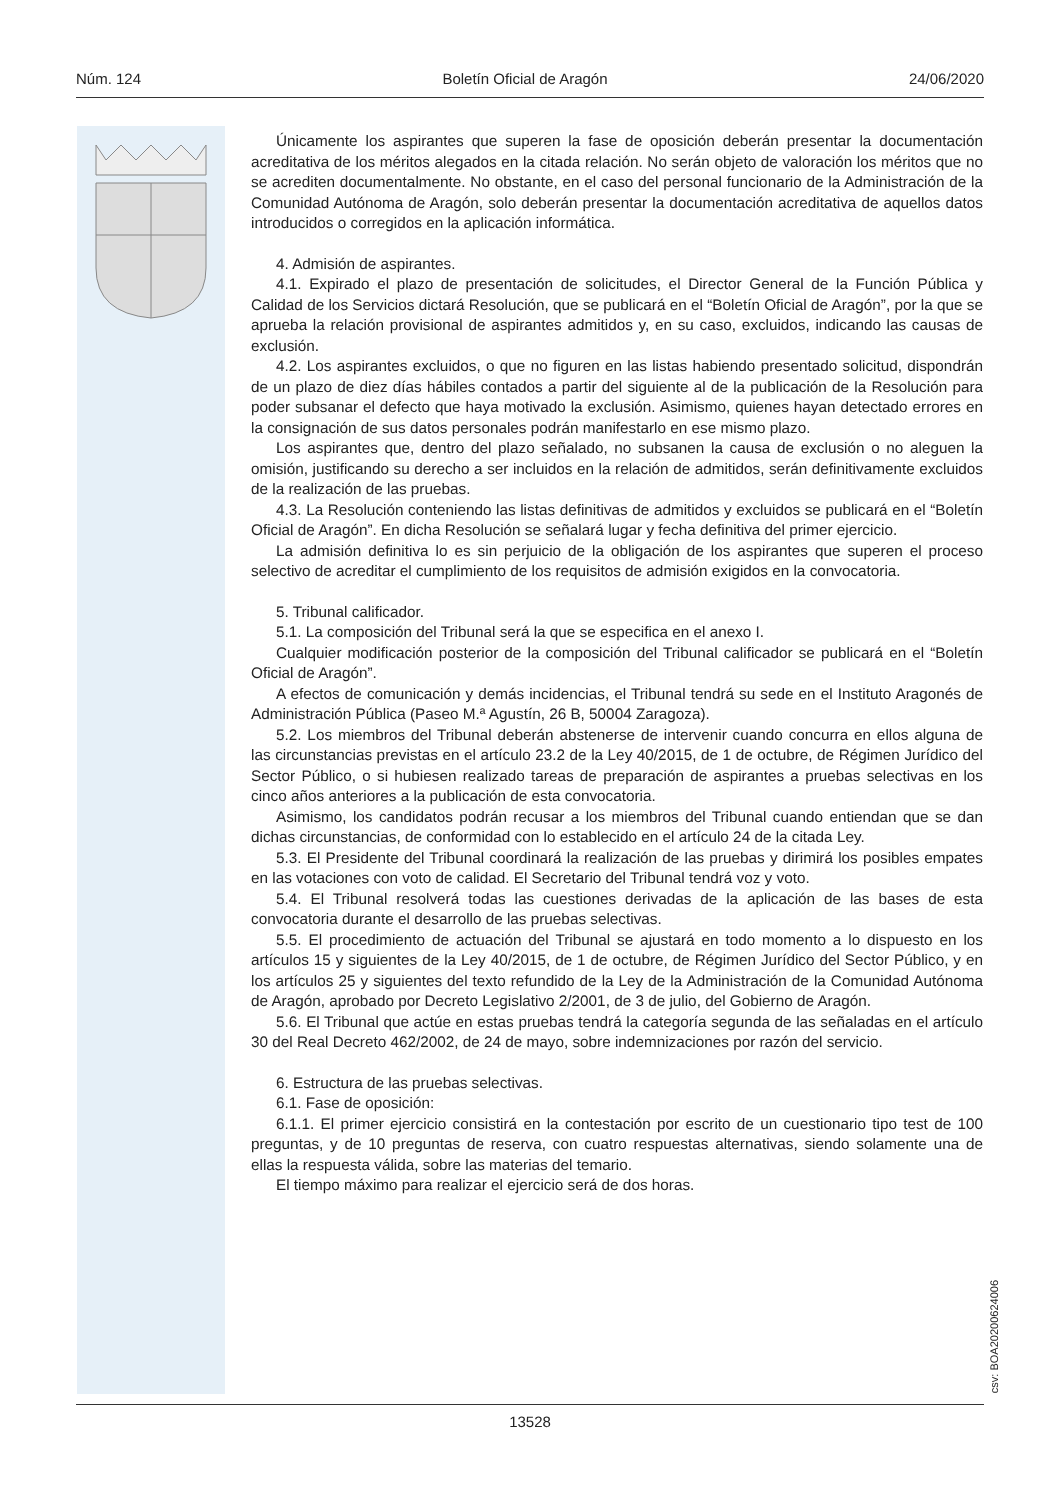Núm. 124 Boletín Oficial de Aragón 24/06/2020
Únicamente los aspirantes que superen la fase de oposición deberán presentar la documentación acreditativa de los méritos alegados en la citada relación. No serán objeto de valoración los méritos que no se acrediten documentalmente. No obstante, en el caso del personal funcionario de la Administración de la Comunidad Autónoma de Aragón, solo deberán presentar la documentación acreditativa de aquellos datos introducidos o corregidos en la aplicación informática.
4. Admisión de aspirantes.
4.1. Expirado el plazo de presentación de solicitudes, el Director General de la Función Pública y Calidad de los Servicios dictará Resolución, que se publicará en el “Boletín Oficial de Aragón”, por la que se aprueba la relación provisional de aspirantes admitidos y, en su caso, excluidos, indicando las causas de exclusión.
4.2. Los aspirantes excluidos, o que no figuren en las listas habiendo presentado solicitud, dispondrán de un plazo de diez días hábiles contados a partir del siguiente al de la publicación de la Resolución para poder subsanar el defecto que haya motivado la exclusión. Asimismo, quienes hayan detectado errores en la consignación de sus datos personales podrán manifestarlo en ese mismo plazo.
Los aspirantes que, dentro del plazo señalado, no subsanen la causa de exclusión o no aleguen la omisión, justificando su derecho a ser incluidos en la relación de admitidos, serán definitivamente excluidos de la realización de las pruebas.
4.3. La Resolución conteniendo las listas definitivas de admitidos y excluidos se publicará en el “Boletín Oficial de Aragón”. En dicha Resolución se señalará lugar y fecha definitiva del primer ejercicio.
La admisión definitiva lo es sin perjuicio de la obligación de los aspirantes que superen el proceso selectivo de acreditar el cumplimiento de los requisitos de admisión exigidos en la convocatoria.
5. Tribunal calificador.
5.1. La composición del Tribunal será la que se especifica en el anexo I.
Cualquier modificación posterior de la composición del Tribunal calificador se publicará en el “Boletín Oficial de Aragón”.
A efectos de comunicación y demás incidencias, el Tribunal tendrá su sede en el Instituto Aragonés de Administración Pública (Paseo M.ª Agustín, 26 B, 50004 Zaragoza).
5.2. Los miembros del Tribunal deberán abstenerse de intervenir cuando concurra en ellos alguna de las circunstancias previstas en el artículo 23.2 de la Ley 40/2015, de 1 de octubre, de Régimen Jurídico del Sector Público, o si hubiesen realizado tareas de preparación de aspirantes a pruebas selectivas en los cinco años anteriores a la publicación de esta convocatoria.
Asimismo, los candidatos podrán recusar a los miembros del Tribunal cuando entiendan que se dan dichas circunstancias, de conformidad con lo establecido en el artículo 24 de la citada Ley.
5.3. El Presidente del Tribunal coordinará la realización de las pruebas y dirimirá los posibles empates en las votaciones con voto de calidad. El Secretario del Tribunal tendrá voz y voto.
5.4. El Tribunal resolverá todas las cuestiones derivadas de la aplicación de las bases de esta convocatoria durante el desarrollo de las pruebas selectivas.
5.5. El procedimiento de actuación del Tribunal se ajustará en todo momento a lo dispuesto en los artículos 15 y siguientes de la Ley 40/2015, de 1 de octubre, de Régimen Jurídico del Sector Público, y en los artículos 25 y siguientes del texto refundido de la Ley de la Administración de la Comunidad Autónoma de Aragón, aprobado por Decreto Legislativo 2/2001, de 3 de julio, del Gobierno de Aragón.
5.6. El Tribunal que actúe en estas pruebas tendrá la categoría segunda de las señaladas en el artículo 30 del Real Decreto 462/2002, de 24 de mayo, sobre indemnizaciones por razón del servicio.
6. Estructura de las pruebas selectivas.
6.1. Fase de oposición:
6.1.1. El primer ejercicio consistirá en la contestación por escrito de un cuestionario tipo test de 100 preguntas, y de 10 preguntas de reserva, con cuatro respuestas alternativas, siendo solamente una de ellas la respuesta válida, sobre las materias del temario.
El tiempo máximo para realizar el ejercicio será de dos horas.
csv: BOA20200624006
13528